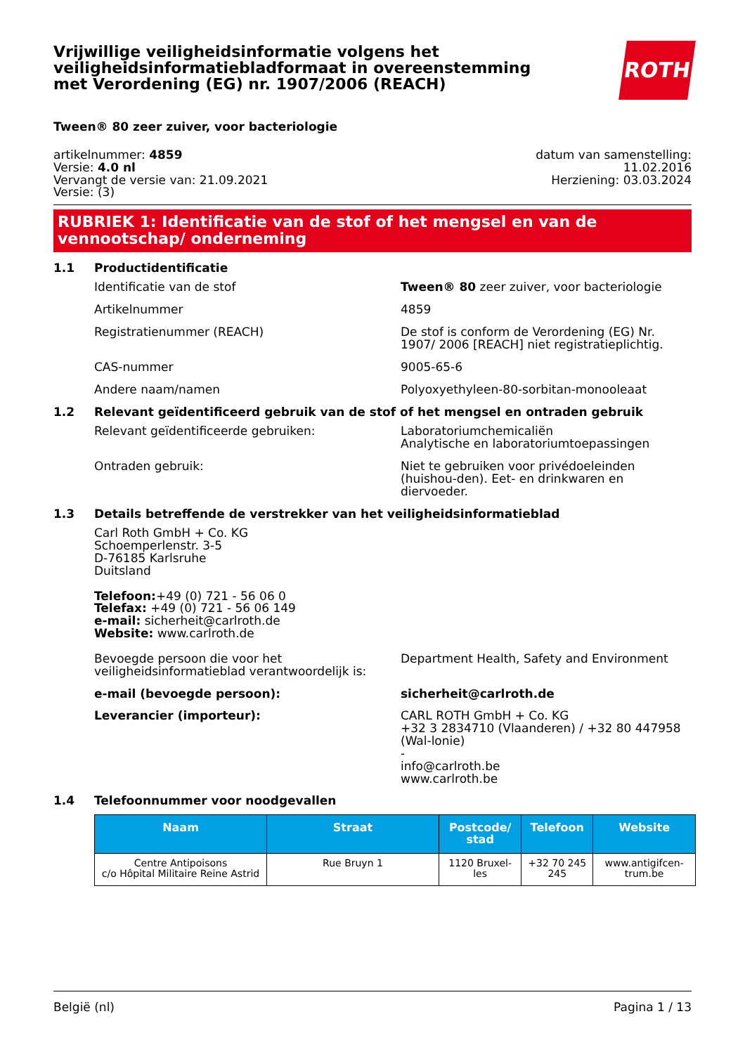Vrijwillige veiligheidsinformatie volgens het veiligheidsinformatiebladformaat in overeenstemming met Verordening (EG) nr. 1907/2006 (REACH)
ROTH
Tween® 80 zeer zuiver, voor bacteriologie
artikelnummer: 4859
Versie: 4.0 nl
Vervangt de versie van: 21.09.2021
Versie: (3)
datum van samenstelling:
11.02.2016
Herziening: 03.03.2024
RUBRIEK 1: Identificatie van de stof of het mengsel en van de vennootschap/ onderneming
1.1 Productidentificatie
Identificatie van de stof Tween® 80 zeer zuiver, voor bacteriologie
Artikelnummer 4859
Registratienummer (REACH) De stof is conform de Verordening (EG) Nr. 1907/ 2006 [REACH] niet registratieplichtig.
CAS-nummer 9005-65-6
Andere naam/namen Polyoxyethyleen-80-sorbitan-monooleaat
1.2 Relevant geïdentificeerd gebruik van de stof of het mengsel en ontraden gebruik
Relevant geïdentificeerde gebruiken: Laboratoriumchemicaliën
Analytische en laboratoriumtoepassingen
Ontraden gebruik: Niet te gebruiken voor privédoeleinden (huishou-den). Eet- en drinkwaren en diervoeder.
1.3 Details betreffende de verstrekker van het veiligheidsinformatieblad
Carl Roth GmbH + Co. KG
Schoemperlenstr. 3-5
D-76185 Karlsruhe
Duitsland
Telefoon:+49 (0) 721 - 56 06 0
Telefax: +49 (0) 721 - 56 06 149
e-mail: sicherheit@carlroth.de
Website: www.carlroth.de
Bevoegde persoon die voor het veiligheidsinformatieblad verantwoordelijk is:
Department Health, Safety and Environment
e-mail (bevoegde persoon): sicherheit@carlroth.de
Leverancier (importeur): CARL ROTH GmbH + Co. KG
+32 3 2834710 (Vlaanderen) / +32 80 447958 (Wal-lonie)
-
info@carlroth.be
www.carlroth.be
1.4 Telefoonnummer voor noodgevallen
| Naam | Straat | Postcode/ stad | Telefoon | Website |
| --- | --- | --- | --- | --- |
| Centre Antipoisons c/o Hôpital Militaire Reine Astrid | Rue Bruyn 1 | 1120 Bruxel-les | +32 70 245 245 | www.antigifcen-trum.be |
België (nl) Pagina 1 / 13